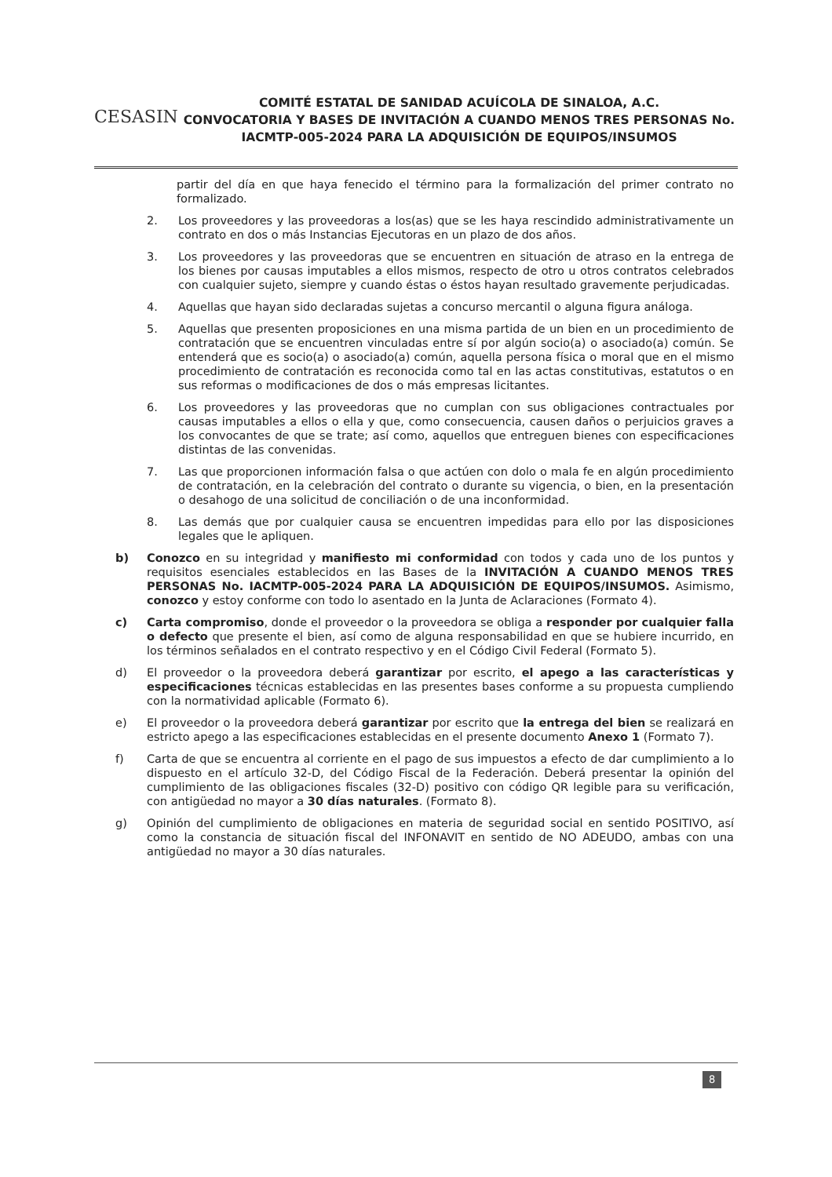CESASIN
COMITÉ ESTATAL DE SANIDAD ACUÍCOLA DE SINALOA, A.C.
CONVOCATORIA Y BASES DE INVITACIÓN A CUANDO MENOS TRES PERSONAS No. IACMTP-005-2024 PARA LA ADQUISICIÓN DE EQUIPOS/INSUMOS
partir del día en que haya fenecido el término para la formalización del primer contrato no formalizado.
2. Los proveedores y las proveedoras a los(as) que se les haya rescindido administrativamente un contrato en dos o más Instancias Ejecutoras en un plazo de dos años.
3. Los proveedores y las proveedoras que se encuentren en situación de atraso en la entrega de los bienes por causas imputables a ellos mismos, respecto de otro u otros contratos celebrados con cualquier sujeto, siempre y cuando éstas o éstos hayan resultado gravemente perjudicadas.
4. Aquellas que hayan sido declaradas sujetas a concurso mercantil o alguna figura análoga.
5. Aquellas que presenten proposiciones en una misma partida de un bien en un procedimiento de contratación que se encuentren vinculadas entre sí por algún socio(a) o asociado(a) común. Se entenderá que es socio(a) o asociado(a) común, aquella persona física o moral que en el mismo procedimiento de contratación es reconocida como tal en las actas constitutivas, estatutos o en sus reformas o modificaciones de dos o más empresas licitantes.
6. Los proveedores y las proveedoras que no cumplan con sus obligaciones contractuales por causas imputables a ellos o ella y que, como consecuencia, causen daños o perjuicios graves a los convocantes de que se trate; así como, aquellos que entreguen bienes con especificaciones distintas de las convenidas.
7. Las que proporcionen información falsa o que actúen con dolo o mala fe en algún procedimiento de contratación, en la celebración del contrato o durante su vigencia, o bien, en la presentación o desahogo de una solicitud de conciliación o de una inconformidad.
8. Las demás que por cualquier causa se encuentren impedidas para ello por las disposiciones legales que le apliquen.
b) Conozco en su integridad y manifiesto mi conformidad con todos y cada uno de los puntos y requisitos esenciales establecidos en las Bases de la INVITACIÓN A CUANDO MENOS TRES PERSONAS No. IACMTP-005-2024 PARA LA ADQUISICIÓN DE EQUIPOS/INSUMOS. Asimismo, conozco y estoy conforme con todo lo asentado en la Junta de Aclaraciones (Formato 4).
c) Carta compromiso, donde el proveedor o la proveedora se obliga a responder por cualquier falla o defecto que presente el bien, así como de alguna responsabilidad en que se hubiere incurrido, en los términos señalados en el contrato respectivo y en el Código Civil Federal (Formato 5).
d) El proveedor o la proveedora deberá garantizar por escrito, el apego a las características y especificaciones técnicas establecidas en las presentes bases conforme a su propuesta cumpliendo con la normatividad aplicable (Formato 6).
e) El proveedor o la proveedora deberá garantizar por escrito que la entrega del bien se realizará en estricto apego a las especificaciones establecidas en el presente documento Anexo 1 (Formato 7).
f) Carta de que se encuentra al corriente en el pago de sus impuestos a efecto de dar cumplimiento a lo dispuesto en el artículo 32-D, del Código Fiscal de la Federación. Deberá presentar la opinión del cumplimiento de las obligaciones fiscales (32-D) positivo con código QR legible para su verificación, con antigüedad no mayor a 30 días naturales. (Formato 8).
g) Opinión del cumplimiento de obligaciones en materia de seguridad social en sentido POSITIVO, así como la constancia de situación fiscal del INFONAVIT en sentido de NO ADEUDO, ambas con una antigüedad no mayor a 30 días naturales.
8